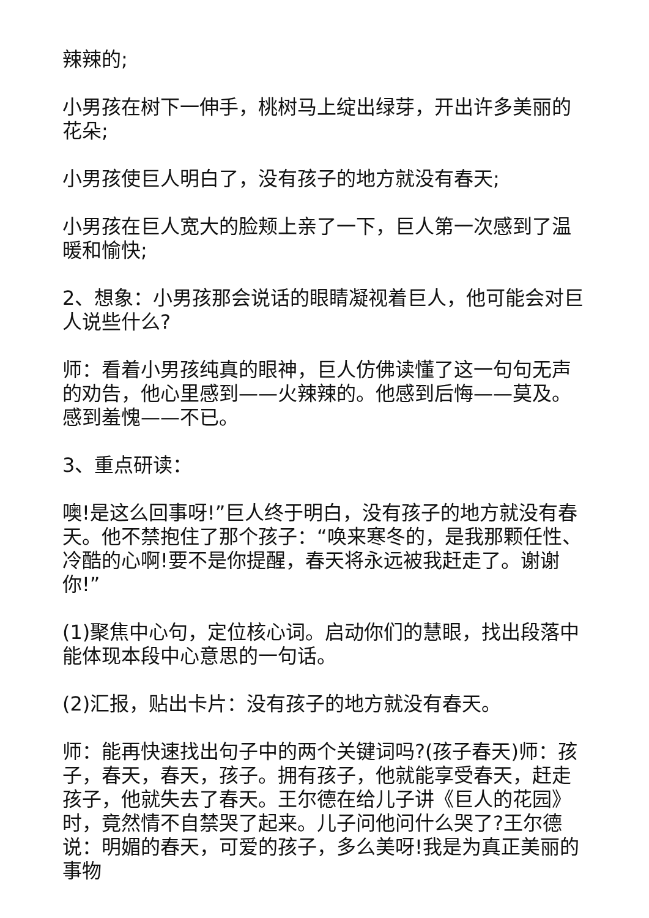辣辣的;
小男孩在树下一伸手，桃树马上绽出绿芽，开出许多美丽的花朵;
小男孩使巨人明白了，没有孩子的地方就没有春天;
小男孩在巨人宽大的脸颊上亲了一下，巨人第一次感到了温暖和愉快;
2、想象：小男孩那会说话的眼睛凝视着巨人，他可能会对巨人说些什么?
师：看着小男孩纯真的眼神，巨人仿佛读懂了这一句句无声的劝告，他心里感到——火辣辣的。他感到后悔——莫及。感到羞愧——不已。
3、重点研读：
噢!是这么回事呀!”巨人终于明白，没有孩子的地方就没有春天。他不禁抱住了那个孩子：“唤来寒冬的，是我那颗任性、冷酷的心啊!要不是你提醒，春天将永远被我赶走了。谢谢你!”
(1)聚焦中心句，定位核心词。启动你们的慧眼，找出段落中能体现本段中心意思的一句话。
(2)汇报，贴出卡片：没有孩子的地方就没有春天。
师：能再快速找出句子中的两个关键词吗?(孩子春天)师：孩子，春天，春天，孩子。拥有孩子，他就能享受春天，赶走孩子，他就失去了春天。王尔德在给儿子讲《巨人的花园》时，竟然情不自禁哭了起来。儿子问他问什么哭了?王尔德说：明媚的春天，可爱的孩子，多么美呀!我是为真正美丽的事物